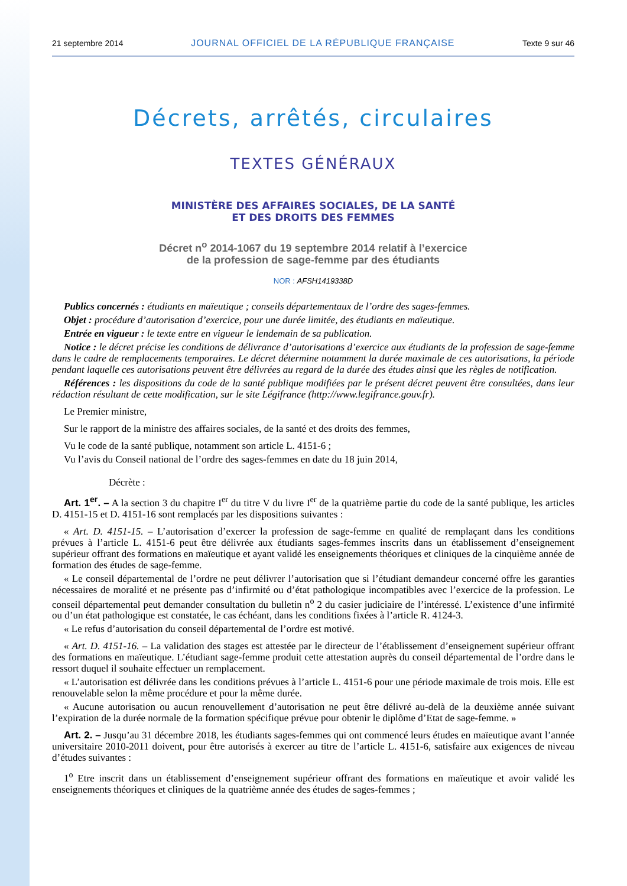21 septembre 2014 JOURNAL OFFICIEL DE LA RÉPUBLIQUE FRANÇAISE Texte 9 sur 46
Décrets, arrêtés, circulaires
TEXTES GÉNÉRAUX
MINISTÈRE DES AFFAIRES SOCIALES, DE LA SANTÉ
ET DES DROITS DES FEMMES
Décret n<sup>o</sup> 2014-1067 du 19 septembre 2014 relatif à l’exercice
de la profession de sage-femme par des étudiants
NOR : AFSH1419338D
Publics concernés : étudiants en maïeutique ; conseils départementaux de l’ordre des sages-femmes.
Objet : procédure d’autorisation d’exercice, pour une durée limitée, des étudiants en maïeutique.
Entrée en vigueur : le texte entre en vigueur le lendemain de sa publication.
Notice : le décret précise les conditions de délivrance d’autorisations d’exercice aux étudiants de la profession de sage-femme dans le cadre de remplacements temporaires. Le décret détermine notamment la durée maximale de ces autorisations, la période pendant laquelle ces autorisations peuvent être délivrées au regard de la durée des études ainsi que les règles de notification.
Références : les dispositions du code de la santé publique modifiées par le présent décret peuvent être consultées, dans leur rédaction résultant de cette modification, sur le site Légifrance (http://www.legifrance.gouv.fr).
Le Premier ministre,
Sur le rapport de la ministre des affaires sociales, de la santé et des droits des femmes,
Vu le code de la santé publique, notamment son article L. 4151-6 ;
Vu l’avis du Conseil national de l’ordre des sages-femmes en date du 18 juin 2014,
Décrète :
Art. 1<sup>er</sup>. – A la section 3 du chapitre I<sup>er</sup> du titre V du livre I<sup>er</sup> de la quatrième partie du code de la santé publique, les articles D. 4151-15 et D. 4151-16 sont remplacés par les dispositions suivantes :
« Art. D. 4151-15. – L’autorisation d’exercer la profession de sage-femme en qualité de remplaçant dans les conditions prévues à l’article L. 4151-6 peut être délivrée aux étudiants sages-femmes inscrits dans un établissement d’enseignement supérieur offrant des formations en maïeutique et ayant validé les enseignements théoriques et cliniques de la cinquième année de formation des études de sage-femme.
« Le conseil départemental de l’ordre ne peut délivrer l’autorisation que si l’étudiant demandeur concerné offre les garanties nécessaires de moralité et ne présente pas d’infirmité ou d’état pathologique incompatibles avec l’exercice de la profession. Le conseil départemental peut demander consultation du bulletin n<sup>o</sup> 2 du casier judiciaire de l’intéressé. L’existence d’une infirmité ou d’un état pathologique est constatée, le cas échéant, dans les conditions fixées à l’article R. 4124-3.
« Le refus d’autorisation du conseil départemental de l’ordre est motivé.
« Art. D. 4151-16. – La validation des stages est attestée par le directeur de l’établissement d’enseignement supérieur offrant des formations en maïeutique. L’étudiant sage-femme produit cette attestation auprès du conseil départemental de l’ordre dans le ressort duquel il souhaite effectuer un remplacement.
« L’autorisation est délivrée dans les conditions prévues à l’article L. 4151-6 pour une période maximale de trois mois. Elle est renouvelable selon la même procédure et pour la même durée.
« Aucune autorisation ou aucun renouvellement d’autorisation ne peut être délivré au-delà de la deuxième année suivant l’expiration de la durée normale de la formation spécifique prévue pour obtenir le diplôme d’Etat de sage-femme. »
Art. 2. – Jusqu’au 31 décembre 2018, les étudiants sages-femmes qui ont commencé leurs études en maïeutique avant l’année universitaire 2010-2011 doivent, pour être autorisés à exercer au titre de l’article L. 4151-6, satisfaire aux exigences de niveau d’études suivantes :
1<sup>o</sup> Etre inscrit dans un établissement d’enseignement supérieur offrant des formations en maïeutique et avoir validé les enseignements théoriques et cliniques de la quatrième année des études de sages-femmes ;